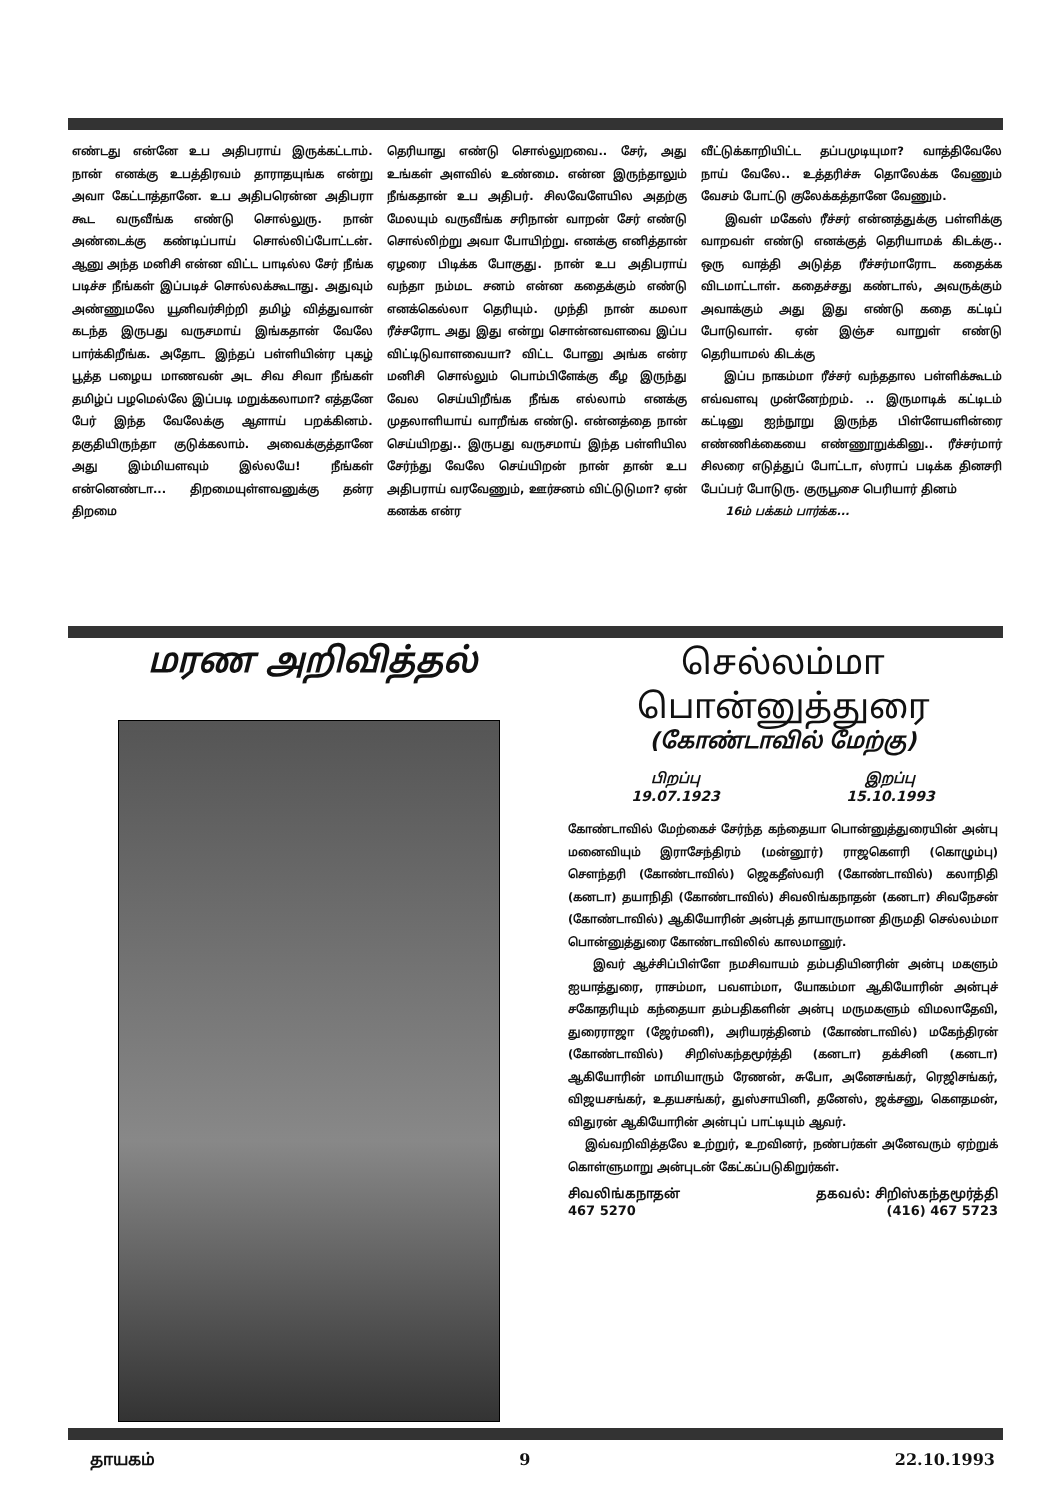எண்டது என்னே உப அதிபராய் இருக்கட்டாம். நான் எனக்கு உபத்திரவம் தாராதயுங்க என்று அவா கேட்டாத்தானே. உப அதிபரென்ன அதிபரா கூட வருவீங்க எண்டு சொல்லுரு. நான் அண்டைக்கு கண்டிப்பாய் சொல்லிப்போட்டன். ஆனு அந்த மனிசி என்ன விட்ட பாடில்ல சேர் நீங்க படிச்ச நீங்கள் இப்படிச் சொல்லக்கூடாது. அதுவும் அண்ணுமலே யூனிவர்சிற்றி தமிழ் வித்துவான் கடந்த இருபது வருசமாய் இங்கதான் வேலே பார்க்கிறீங்க. அதோட இந்தப் பள்ளியின்ர புகழ் பூத்த பழைய மாணவன் அட சிவ சிவா நீங்கள் தமிழ்ப் பழமெல்லே இப்படி மறுக்கலாமா? எத்தனே பேர் இந்த வேலேக்கு ஆளாய் பறக்கினம். தகுதியிருந்தா குடுக்கலாம். அவைக்குத்தானே அது இம்மியளவும் இல்லயே! நீங்கள் என்னெண்டா... திறமையுள்ளவனுக்கு தன்ர திறமை
தெரியாது எண்டு சொல்லுறவை.. சேர், அது உங்கள் அளவில் உண்மை. என்ன இருந்தாலும் நீங்கதான் உப அதிபர். சிலவேளேயில அதற்கு மேலயும் வருவீங்க சரிநான் வாறன் சேர் எண்டு சொல்லிற்று அவா போயிற்று. எனக்கு எனித்தான் ஏழரை பிடிக்க போகுது. நான் உப அதிபராய் வந்தா நம்மட சனம் என்ன கதைக்கும் எண்டு எனக்கெல்லா தெரியும். முந்தி நான் கமலா ரீச்சரோட அது இது என்று சொன்னவளவை இப்ப விட்டிடுவாளவையா? விட்ட போனு அங்க என்ர மனிசி சொல்லும் பொம்பிளேக்கு கீழ இருந்து வேல செய்யிறீங்க நீங்க எல்லாம் எனக்கு முதலாளியாய் வாறீங்க எண்டு. என்னத்தை நான் செய்யிறது.. இருபது வருசமாய் இந்த பள்ளியில சேர்ந்து வேலே செய்யிறன் நான் தான் உப அதிபராய் வரவேணும், ஊர்சனம் விட்டுடுமா? ஏன் கனக்க என்ர
வீட்டுக்காறியிட்ட தப்பமுடியுமா? வாத்திவேலே நாய் வேலே.. உத்தரிச்சு தொலேக்க வேணும் வேசம் போட்டு குலேக்கத்தானே வேணும்.
இவள் மகேஸ் ரீச்சர் என்னத்துக்கு பள்ளிக்கு வாறவள் எண்டு எனக்குத் தெரியாமக் கிடக்கு.. ஒரு வாத்தி அடுத்த ரீச்சர்மாரோட கதைக்க விடமாட்டாள். கதைச்சது கண்டால், அவருக்கும் அவாக்கும் அது இது எண்டு கதை கட்டிப் போடுவாள். ஏன் இஞ்ச வாறுள் எண்டு தெரியாமல் கிடக்கு
இப்ப நாகம்மா ரீச்சர் வந்ததால பள்ளிக்கூடம் எவ்வளவு முன்னேற்றம். .. இருமாடிக் கட்டிடம் கட்டினு ஐந்நூறு இருந்த பிள்ளேயளின்ரை எண்ணிக்கையை எண்ணூறுக்கினு.. ரீச்சர்மார் சிலரை எடுத்துப் போட்டா, ஸ்ராப் படிக்க தினசரி பேப்பர் போடுரு. குருபூசை பெரியார் தினம்
16ம் பக்கம் பார்க்க...
மரண அறிவித்தல்
செல்லம்மா
பொன்னுத்துரை
(கோண்டாவில் மேற்கு)
பிறப்பு
19.07.1923 இறப்பு
15.10.1993
கோண்டாவில் மேற்கைச் சேர்ந்த கந்தையா பொன்னுத்துரையின் அன்பு மனைவியும் இராசேந்திரம் (மன்னூர்) ராஜகௌரி (கொழும்பு) சௌந்தரி (கோண்டாவில்) ஜெகதீஸ்வரி (கோண்டாவில்) கலாநிதி (கனடா) தயாநிதி (கோண்டாவில்) சிவலிங்கநாதன் (கனடா) சிவநேசன் (கோண்டாவில்) ஆகியோரின் அன்புத் தாயாருமான திருமதி செல்லம்மா பொன்னுத்துரை கோண்டாவிலில் காலமானுர்.
இவர் ஆச்சிப்பிள்ளே நமசிவாயம் தம்பதியினரின் அன்பு மகளும் ஐயாத்துரை, ராசம்மா, பவளம்மா, யோகம்மா ஆகியோரின் அன்புச் சகோதரியும் கந்தையா தம்பதிகளின் அன்பு மருமகளும் விமலாதேவி, துரைராஜா (ஜேர்மனி), அரியரத்தினம் (கோண்டாவில்) மகேந்திரன் (கோண்டாவில்) சிறிஸ்கந்தமூர்த்தி (கனடா) தக்சினி (கனடா) ஆகியோரின் மாமியாரும் ரேணன், சுபோ, அனேசங்கர், ரெஜிசங்கர், விஜயசங்கர், உதயசங்கர், துஸ்சாயினி, தனேஸ், ஜக்சனு, கௌதமன், விதுரன் ஆகியோரின் அன்புப் பாட்டியும் ஆவர்.
இவ்வறிவித்தலே உற்றுர், உறவினர், நண்பர்கள் அனேவரும் ஏற்றுக் கொள்ளுமாறு அன்புடன் கேட்கப்படுகிறுர்கள்.
சிவலிங்கநாதன்
467 5270 தகவல்: சிறிஸ்கந்தமூர்த்தி
(416) 467 5723
தாயகம் 9 22.10.1993